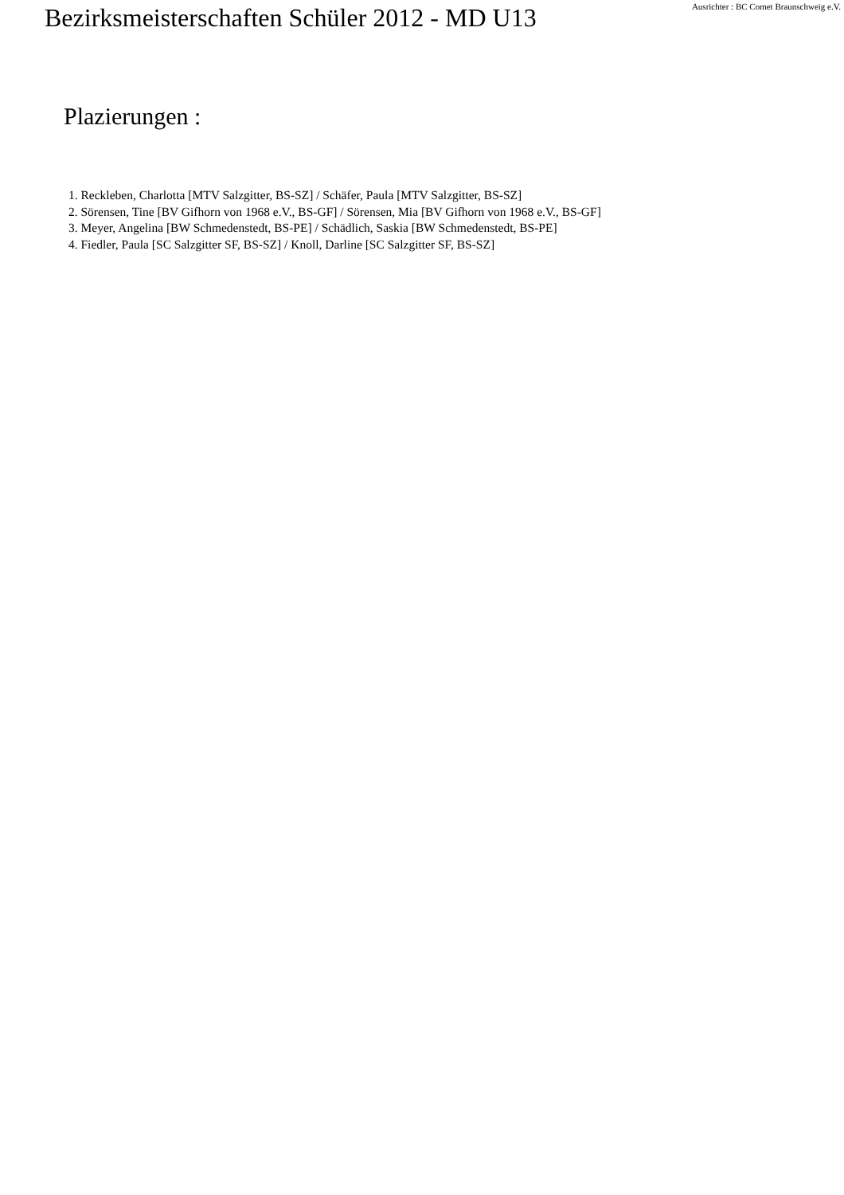Bezirksmeisterschaften Schüler 2012 - MD U13
Ausrichter : BC Comet Braunschweig e.V.
Plazierungen :
1. Reckleben, Charlotta [MTV Salzgitter, BS-SZ] / Schäfer, Paula [MTV Salzgitter, BS-SZ]
2. Sörensen, Tine [BV Gifhorn von 1968 e.V., BS-GF] / Sörensen, Mia [BV Gifhorn von 1968 e.V., BS-GF]
3. Meyer, Angelina [BW Schmedenstedt, BS-PE] / Schädlich, Saskia [BW Schmedenstedt, BS-PE]
4. Fiedler, Paula [SC Salzgitter SF, BS-SZ] / Knoll, Darline [SC Salzgitter SF, BS-SZ]